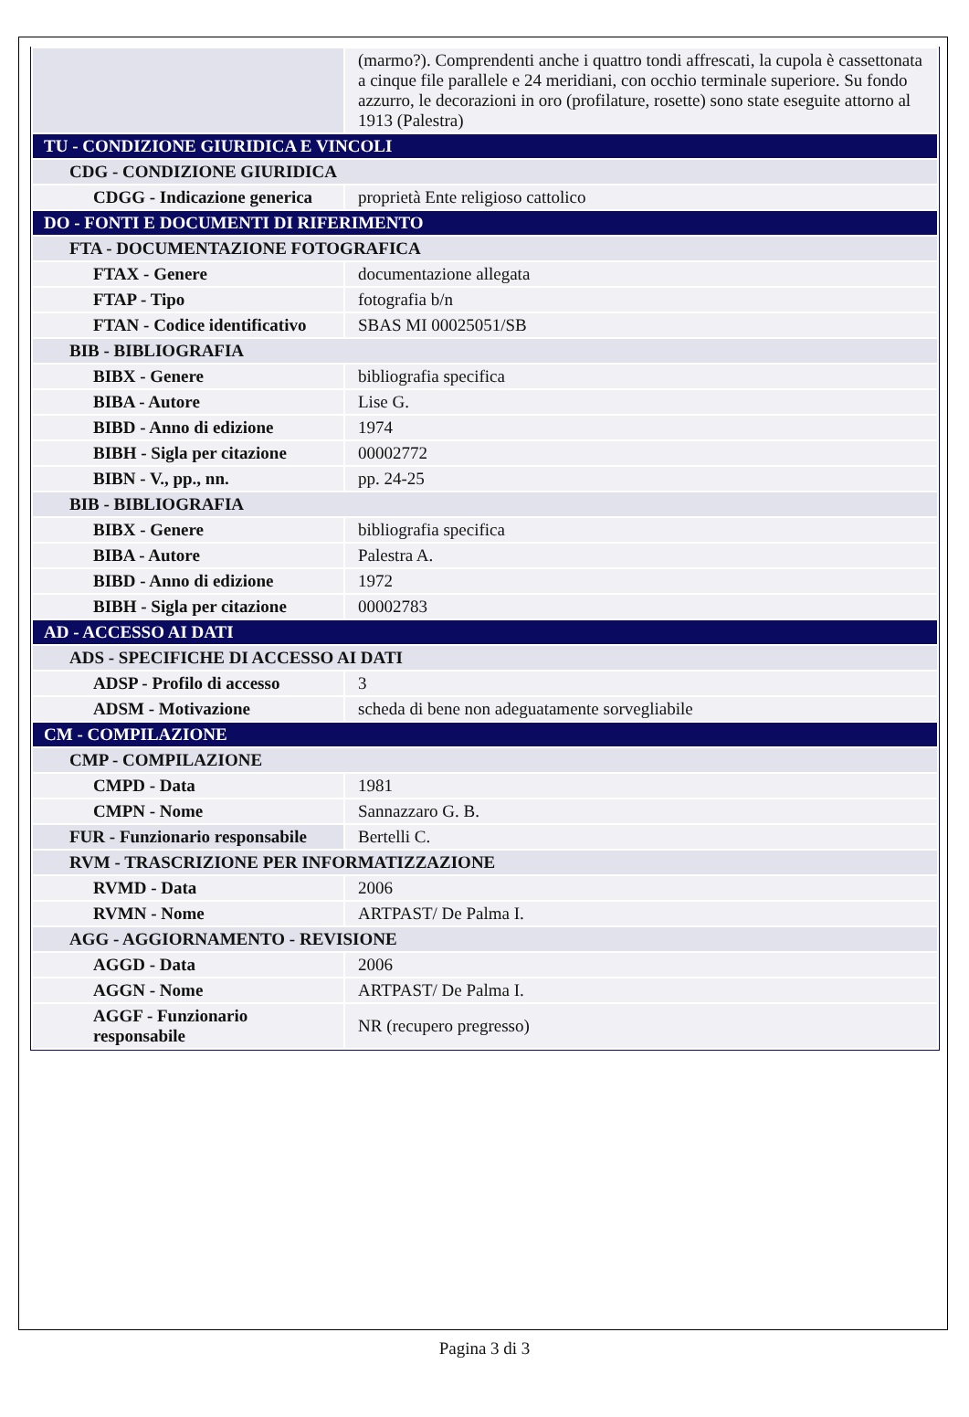| | (marmo?). Comprendenti anche i quattro tondi affrescati, la cupola è cassettonata a cinque file parallele e 24 meridiani, con occhio terminale superiore. Su fondo azzurro, le decorazioni in oro (profilature, rosette) sono state eseguite attorno al 1913 (Palestra) |
| TU - CONDIZIONE GIURIDICA E VINCOLI | |
| CDG - CONDIZIONE GIURIDICA | |
| CDGG - Indicazione generica | proprietà Ente religioso cattolico |
| DO - FONTI E DOCUMENTI DI RIFERIMENTO | |
| FTA - DOCUMENTAZIONE FOTOGRAFICA | |
| FTAX - Genere | documentazione allegata |
| FTAP - Tipo | fotografia b/n |
| FTAN - Codice identificativo | SBAS MI 00025051/SB |
| BIB - BIBLIOGRAFIA | |
| BIBX - Genere | bibliografia specifica |
| BIBA - Autore | Lise G. |
| BIBD - Anno di edizione | 1974 |
| BIBH - Sigla per citazione | 00002772 |
| BIBN - V., pp., nn. | pp. 24-25 |
| BIB - BIBLIOGRAFIA | |
| BIBX - Genere | bibliografia specifica |
| BIBA - Autore | Palestra A. |
| BIBD - Anno di edizione | 1972 |
| BIBH - Sigla per citazione | 00002783 |
| AD - ACCESSO AI DATI | |
| ADS - SPECIFICHE DI ACCESSO AI DATI | |
| ADSP - Profilo di accesso | 3 |
| ADSM - Motivazione | scheda di bene non adeguatamente sorvegliabile |
| CM - COMPILAZIONE | |
| CMP - COMPILAZIONE | |
| CMPD - Data | 1981 |
| CMPN - Nome | Sannazzaro G. B. |
| FUR - Funzionario responsabile | Bertelli C. |
| RVM - TRASCRIZIONE PER INFORMATIZZAZIONE | |
| RVMD - Data | 2006 |
| RVMN - Nome | ARTPAST/ De Palma I. |
| AGG - AGGIORNAMENTO - REVISIONE | |
| AGGD - Data | 2006 |
| AGGN - Nome | ARTPAST/ De Palma I. |
| AGGF - Funzionario responsabile | NR (recupero pregresso) |
Pagina 3 di 3